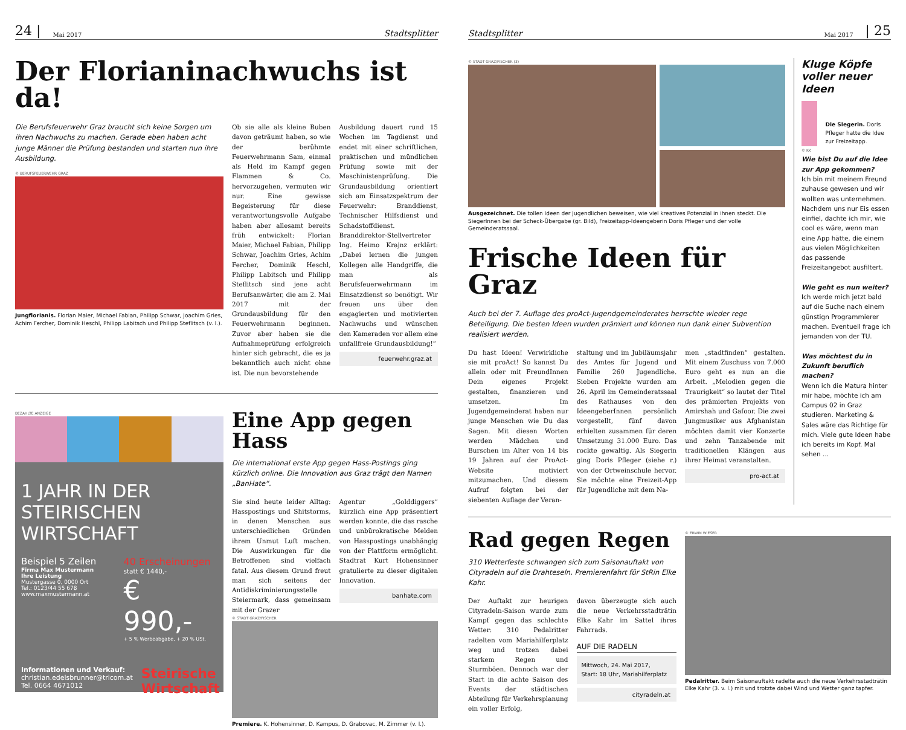24 | Mai 2017 Stadtsplitter
Der Florianinachwuchs ist da!
Die Berufsfeuerwehr Graz braucht sich keine Sorgen um ihren Nachwuchs zu machen. Gerade eben haben acht junge Männer die Prüfung bestanden und starten nun ihre Ausbildung.
© BERUFSFEUERWEHR GRAZ
Jungflorianis. Florian Maier, Michael Fabian, Philipp Schwar, Joachim Gries, Achim Fercher, Dominik Heschl, Philipp Labitsch und Philipp Steflitsch (v. l.).
Ob sie alle als kleine Buben davon geträumt haben, so wie der berühmte Feuerwehrmann Sam, einmal als Held im Kampf gegen Flammen & Co. hervorzugehen, vermuten wir nur. Eine gewisse Begeisterung für diese verantwortungsvolle Aufgabe haben aber allesamt bereits früh entwickelt: Florian Maier, Michael Fabian, Philipp Schwar, Joachim Gries, Achim Fercher, Dominik Heschl, Philipp Labitsch und Philipp Steflitsch sind jene acht Berufsanwärter, die am 2. Mai 2017 mit der Grundausbildung für den Feuerwehrmann beginnen. Zuvor aber haben sie die Aufnahmeprüfung erfolgreich hinter sich gebracht, die es ja bekanntlich auch nicht ohne ist. Die nun bevorstehende
Ausbildung dauert rund 15 Wochen im Tagdienst und endet mit einer schriftlichen, praktischen und mündlichen Prüfung sowie mit der Maschinistenprüfung. Die Grundausbildung orientiert sich am Einsatzspektrum der Feuerwehr: Branddienst, Technischer Hilfsdienst und Schadstoffdienst. Branddirektor-Stellvertreter Ing. Heimo Krajnz erklärt: „Dabei lernen die jungen Kollegen alle Handgriffe, die man als Berufsfeuerwehrmann im Einsatzdienst so benötigt. Wir freuen uns über den engagierten und motivierten Nachwuchs und wünschen den Kameraden vor allem eine unfallfreie Grundausbildung!“
feuerwehr.graz.at
BEZAHLTE ANZEIGE
1 JAHR IN DER STEIRISCHEN WIRTSCHAFT
Beispiel 5 Zeilen
Firma Max Mustermann
Ihre Leistung
Mustergasse 0, 0000 Ort
Tel.: 0123/44 55 678
www.maxmustermann.at
40 Erscheinungen
statt € 1440,-
€ 990,-
+ 5 % Werbeabgabe, + 20 % USt.
Informationen und Verkauf:
christian.edelsbrunner@tricom.at
Tel. 0664 4671012
Steirische Wirtschaft
Eine App gegen Hass
Die international erste App gegen Hass-Postings ging kürzlich online. Die Innovation aus Graz trägt den Namen „BanHate“.
Sie sind heute leider Alltag: Hasspostings und Shitstorms, in denen Menschen aus unterschiedlichen Gründen ihrem Unmut Luft machen. Die Auswirkungen für die Betroffenen sind vielfach fatal. Aus diesem Grund freut man sich seitens der Antidiskriminierungsstelle Steiermark, dass gemeinsam mit der Grazer
Agentur „Golddiggers“ kürzlich eine App präsentiert werden konnte, die das rasche und unbürokratische Melden von Hasspostings unabhängig von der Plattform ermöglicht. Stadtrat Kurt Hohensinner gratulierte zu dieser digitalen Innovation.
banhate.com
© STADT GRAZ/FISCHER
Premiere. K. Hohensinner, D. Kampus, D. Grabovac, M. Zimmer (v. l.).
Stadtsplitter Mai 2017 | 25
© STADT GRAZ/FISCHER (3)
Ausgezeichnet. Die tollen Ideen der Jugendlichen beweisen, wie viel kreatives Potenzial in ihnen steckt. Die SiegerInnen bei der Scheck-Übergabe (gr. Bild), Freizeitapp-Ideengeberin Doris Pfleger und der volle Gemeinderatssaal.
Frische Ideen für Graz
Auch bei der 7. Auflage des proAct-Jugendgemeinderates herrschte wieder rege Beteiligung. Die besten Ideen wurden prämiert und können nun dank einer Subvention realisiert werden.
Du hast Ideen! Verwirkliche sie mit proAct! So kannst Du allein oder mit FreundInnen Dein eigenes Projekt gestalten, finanzieren und umsetzen. Im Jugendgemeinderat haben nur junge Menschen wie Du das Sagen. Mit diesen Worten werden Mädchen und Burschen im Alter von 14 bis 19 Jahren auf der ProAct-Website motiviert mitzumachen. Und diesem Aufruf folgten bei der siebenten Auflage der Veran-
staltung und im Jubiläumsjahr des Amtes für Jugend und Familie 260 Jugendliche. Sieben Projekte wurden am 26. April im Gemeinderatssaal des Rathauses von den IdeengeberInnen persönlich vorgestellt, fünf davon erhielten zusammen für deren Umsetzung 31.000 Euro. Das rockte gewaltig. Als Siegerin ging Doris Pfleger (siehe r.) von der Ortweinschule hervor. Sie möchte eine Freizeit-App für Jugendliche mit dem Na-
men „stadtfinden“ gestalten. Mit einem Zuschuss von 7.000 Euro geht es nun an die Arbeit. „Melodien gegen die Traurigkeit“ so lautet der Titel des prämierten Projekts von Amirshah und Gafoor. Die zwei Jungmusiker aus Afghanistan möchten damit vier Konzerte und zehn Tanzabende mit traditionellen Klängen aus ihrer Heimat veranstalten.
pro-act.at
Kluge Köpfe voller neuer Ideen
Die Siegerin. Doris Pfleger hatte die Idee zur Freizeitapp.
© KK
Wie bist Du auf die Idee zur App gekommen?
Ich bin mit meinem Freund zuhause gewesen und wir wollten was unternehmen. Nachdem uns nur Eis essen einfiel, dachte ich mir, wie cool es wäre, wenn man eine App hätte, die einem aus vielen Möglichkeiten das passende Freizeitangebot ausfiltert.
Wie geht es nun weiter?
Ich werde mich jetzt bald auf die Suche nach einem günstign Programmierer machen. Eventuell frage ich jemanden von der TU.
Was möchtest du in Zukunft beruflich machen?
Wenn ich die Matura hinter mir habe, möchte ich am Campus 02 in Graz studieren. Marketing & Sales wäre das Richtige für mich. Viele gute Ideen habe ich bereits im Kopf. Mal sehen ...
Rad gegen Regen
310 Wetterfeste schwangen sich zum Saisonauftakt von Cityradeln auf die Drahteseln. Premierenfahrt für StRin Elke Kahr.
Der Auftakt zur heurigen Cityradeln-Saison wurde zum Kampf gegen das schlechte Wetter: 310 Pedalritter radelten vom Mariahilferplatz weg und trotzen dabei starkem Regen und Sturmböen. Dennoch war der Start in die achte Saison des Events der städtischen Abteilung für Verkehrsplanung ein voller Erfolg,
davon überzeugte sich auch die neue Verkehrsstadträtin Elke Kahr im Sattel ihres Fahrrads.
AUF DIE RADELN
Mittwoch, 24. Mai 2017,
Start: 18 Uhr, Mariahilferplatz
cityradeln.at
© ERWIN WIESER
Pedalritter. Beim Saisonauftakt radelte auch die neue Verkehrsstadträtin Elke Kahr (3. v. l.) mit und trotzte dabei Wind und Wetter ganz tapfer.